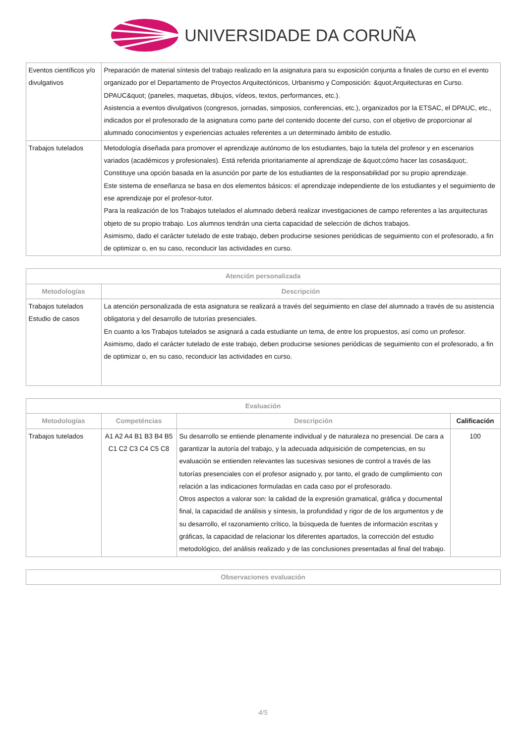UNIVERSIDADE DA CORUÑA
| Eventos científicos y/o divulgativos | Preparación de material síntesis del trabajo realizado en la asignatura para su exposición conjunta a finales de curso en el evento organizado por el Departamento de Proyectos Arquitectónicos, Urbanismo y Composición: &quot;Arquitecturas en Curso. DPAUC&quot; (paneles, maquetas, dibujos, vídeos, textos, performances, etc.). Asistencia a eventos divulgativos (congresos, jornadas, simposios, conferencias, etc.), organizados por la ETSAC, el DPAUC, etc., indicados por el profesorado de la asignatura como parte del contenido docente del curso, con el objetivo de proporcionar al alumnado conocimientos y experiencias actuales referentes a un determinado ámbito de estudio. |
| Trabajos tutelados | Metodología diseñada para promover el aprendizaje autónomo de los estudiantes, bajo la tutela del profesor y en escenarios variados (académicos y profesionales). Está referida prioritariamente al aprendizaje de &quot;cómo hacer las cosas&quot;. Constituye una opción basada en la asunción por parte de los estudiantes de la responsabilidad por su propio aprendizaje. Este sistema de enseñanza se basa en dos elementos básicos: el aprendizaje independiente de los estudiantes y el seguimiento de ese aprendizaje por el profesor-tutor. Para la realización de los Trabajos tutelados el alumnado deberá realizar investigaciones de campo referentes a las arquitecturas objeto de su propio trabajo. Los alumnos tendrán una cierta capacidad de selección de dichos trabajos. Asimismo, dado el carácter tutelado de este trabajo, deben producirse sesiones periódicas de seguimiento con el profesorado, a fin de optimizar o, en su caso, reconducir las actividades en curso. |
| Atención personalizada | |
| --- | --- |
| Metodologías | Descripción |
| Trabajos tutelados Estudio de casos | La atención personalizada de esta asignatura se realizará a través del seguimiento en clase del alumnado a través de su asistencia obligatoria y del desarrollo de tutorías presenciales. En cuanto a los Trabajos tutelados se asignará a cada estudiante un tema, de entre los propuestos, así como un profesor. Asimismo, dado el carácter tutelado de este trabajo, deben producirse sesiones periódicas de seguimiento con el profesorado, a fin de optimizar o, en su caso, reconducir las actividades en curso. |
| Evaluación | | | |
| --- | --- | --- | --- |
| Metodologías | Competéncias | Descripción | Calificación |
| Trabajos tutelados | A1 A2 A4 B1 B3 B4 B5 C1 C2 C3 C4 C5 C8 | Su desarrollo se entiende plenamente individual y de naturaleza no presencial. De cara a garantizar la autoría del trabajo, y la adecuada adquisición de competencias, en su evaluación se entienden relevantes las sucesivas sesiones de control a través de las tutorías presenciales con el profesor asignado y, por tanto, el grado de cumplimiento con relación a las indicaciones formuladas en cada caso por el profesorado. Otros aspectos a valorar son: la calidad de la expresión gramatical, gráfica y documental final, la capacidad de análisis y síntesis, la profundidad y rigor de de los argumentos y de su desarrollo, el razonamiento crítico, la búsqueda de fuentes de información escritas y gráficas, la capacidad de relacionar los diferentes apartados, la corrección del estudio metodológico, del análisis realizado y de las conclusiones presentadas al final del trabajo. | 100 |
| Observaciones evaluación |
| --- |
4/5